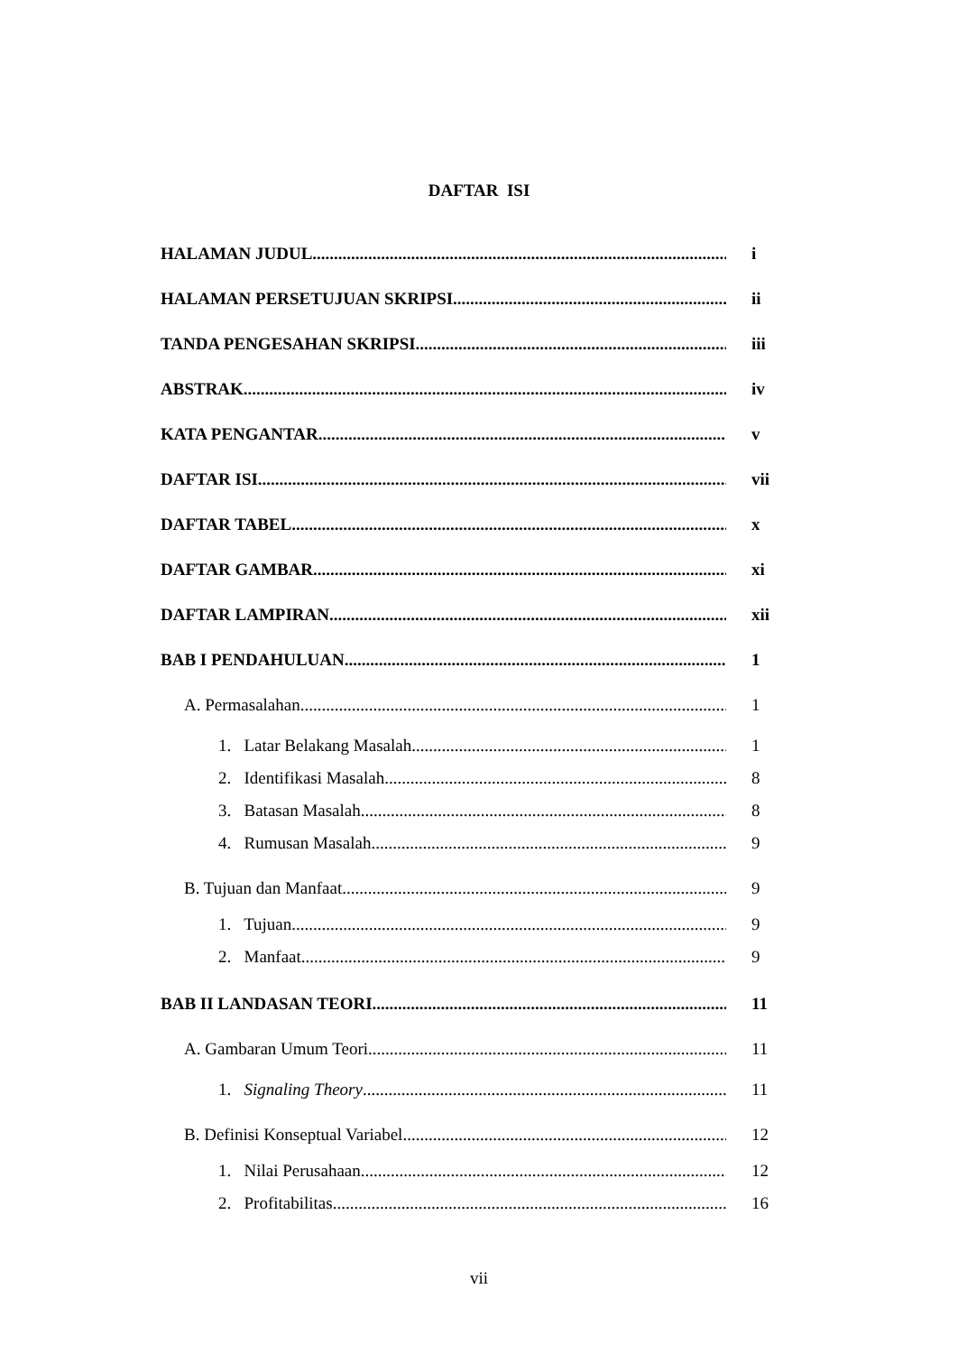DAFTAR ISI
HALAMAN JUDUL i
HALAMAN PERSETUJUAN SKRIPSI ii
TANDA PENGESAHAN SKRIPSI iii
ABSTRAK iv
KATA PENGANTAR v
DAFTAR ISI vii
DAFTAR TABEL x
DAFTAR GAMBAR xi
DAFTAR LAMPIRAN xii
BAB I PENDAHULUAN 1
A. Permasalahan 1
1. Latar Belakang Masalah 1
2. Identifikasi Masalah 8
3. Batasan Masalah 8
4. Rumusan Masalah 9
B. Tujuan dan Manfaat 9
1. Tujuan 9
2. Manfaat 9
BAB II LANDASAN TEORI 11
A. Gambaran Umum Teori 11
1. Signaling Theory 11
B. Definisi Konseptual Variabel 12
1. Nilai Perusahaan 12
2. Profitabilitas 16
vii